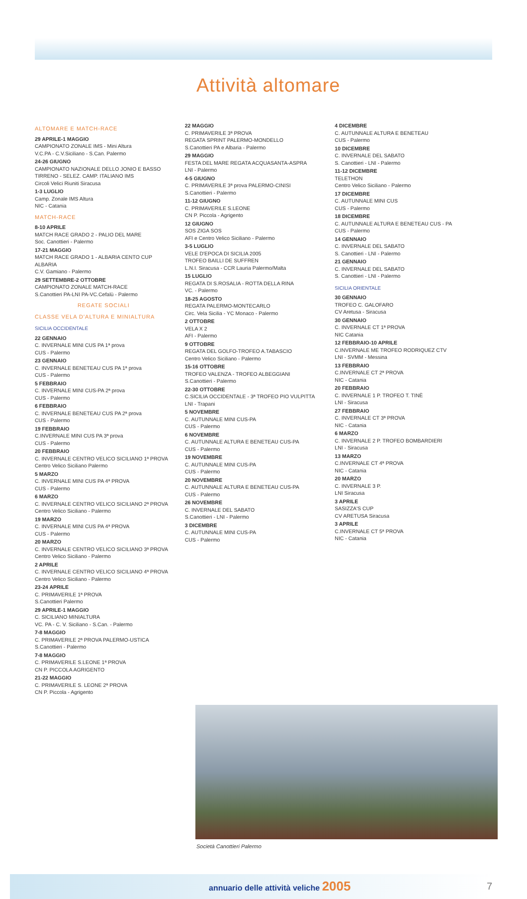Attività altomare
ALTOMARE E MATCH-RACE
29 APRILE-1 MAGGIO
CAMPIONATO ZONALE IMS - Mini Altura
V.C.PA - C.V.Siciliano - S.Can. Palermo
24-26 GIUGNO
CAMPIONATO NAZIONALE DELLO JONIO E BASSO TIRRENO - SELEZ. CAMP. ITALIANO IMS
Circoli Velici Riuniti Siracusa
1-3 LUGLIO
Camp. Zonale IMS Altura
NIC - Catania
MATCH-RACE
8-10 APRILE
MATCH RACE GRADO 2 - PALIO DEL MARE
Soc. Canottieri - Palermo
17-21 MAGGIO
MATCH RACE GRADO 1 - ALBARIA CENTO CUP ALBARIA
C.V. Gamiano - Palermo
29 SETTEMBRE-2 OTTOBRE
CAMPIONATO ZONALE MATCH-RACE
S.Canottieri PA-LNI PA-VC.Cefalù - Palermo
REGATE SOCIALI
CLASSE VELA D'ALTURA E MINIALTURA
SICILIA OCCIDENTALE
22 GENNAIO
C. INVERNALE MINI CUS PA 1ª prova
CUS - Palermo
23 GENNAIO
C. INVERNALE BENETEAU CUS PA 1ª prova
CUS - Palermo
5 FEBBRAIO
C. INVERNALE MINI CUS-PA 2ª prova
CUS - Palermo
6 FEBBRAIO
C. INVERNALE BENETEAU CUS PA 2ª prova
CUS - Palermo
19 FEBBRAIO
C.INVERNALE MINI CUS PA 3ª prova
CUS - Palermo
20 FEBBRAIO
C. INVERNALE CENTRO VELICO SICILIANO 1ª PROVA
Centro Velico Siciliano Palermo
5 MARZO
C. INVERNALE MINI CUS PA 4ª PROVA
CUS - Palermo
6 MARZO
C. INVERNALE CENTRO VELICO SICILIANO 2ª PROVA
Centro Velico Siciliano - Palermo
19 MARZO
C. INVERNALE MINI CUS PA 4ª PROVA
CUS - Palermo
20 MARZO
C. INVERNALE CENTRO VELICO SICILIANO 3ª PROVA
Centro Velico Siciliano - Palermo
2 APRILE
C. INVERNALE CENTRO VELICO SICILIANO 4ª PROVA
Centro Velico Siciliano - Palermo
23-24 APRILE
C. PRIMAVERILE 1ª PROVA
S.Canottieri Palermo
29 APRILE-1 MAGGIO
C. SICILIANO MINIALTURA
VC. PA - C. V. Siciliano - S.Can. - Palermo
7-8 MAGGIO
C. PRIMAVERILE 2ª PROVA PALERMO-USTICA
S.Canottieri - Palermo
7-8 MAGGIO
C. PRIMAVERILE S.LEONE 1ª PROVA
CN P. PICCOLA AGRIGENTO
21-22 MAGGIO
C. PRIMAVERILE S. LEONE 2ª PROVA
CN P. Piccola - Agrigento
22 MAGGIO
C. PRIMAVERILE 3ª PROVA
REGATA SPRINT PALERMO-MONDELLO
S.Canottieri PA e Albaria - Palermo
29 MAGGIO
FESTA DEL MARE REGATA ACQUASANTA-ASPRA
LNI - Palermo
4-5 GIUGNO
C. PRIMAVERILE 3ª prova PALERMO-CINISI
S.Canottieri - Palermo
11-12 GIUGNO
C. PRIMAVERILE S.LEONE
CN P. Piccola - Agrigento
12 GIUGNO
SOS ZIGA SOS
AFI e Centro Velico Siciliano - Palermo
3-5 LUGLIO
VELE D'EPOCA DI SICILIA 2005
TROFEO BAILLI DE SUFFREN
L.N.I. Siracusa - CCR Lauria Palermo/Malta
15 LUGLIO
REGATA DI S.ROSALIA - ROTTA DELLA RINA
VC. - Palermo
18-25 AGOSTO
REGATA PALERMO-MONTECARLO
Circ. Vela Sicilia - YC Monaco - Palermo
2 OTTOBRE
VELA X 2
AFI - Palermo
9 OTTOBRE
REGATA DEL GOLFO-TROFEO A.TABASCIO
Centro Velico Siciliano - Palermo
15-16 OTTOBRE
TROFEO VALENZA - TROFEO ALBEGGIANI
S.Canottieri - Palermo
22-30 OTTOBRE
C.SICILIA OCCIDENTALE - 3ª TROFEO PIO VULPITTA
LNI - Trapani
5 NOVEMBRE
C. AUTUNNALE MINI CUS-PA
CUS - Palermo
6 NOVEMBRE
C. AUTUNNALE ALTURA E BENETEAU CUS-PA
CUS - Palermo
19 NOVEMBRE
C. AUTUNNALE MINI CUS-PA
CUS - Palermo
20 NOVEMBRE
C. AUTUNNALE ALTURA E BENETEAU CUS-PA
CUS - Palermo
26 NOVEMBRE
C. INVERNALE DEL SABATO
S.Canottieri - LNI - Palermo
3 DICEMBRE
C. AUTUNNALE MINI CUS-PA
CUS - Palermo
4 DICEMBRE
C. AUTUNNALE ALTURA E BENETEAU
CUS - Palermo
10 DICEMBRE
C. INVERNALE DEL SABATO
S. Canottieri - LNI - Palermo
11-12 DICEMBRE
TELETHON
Centro Velico Siciliano - Palermo
17 DICEMBRE
C. AUTUNNALE MINI CUS
CUS - Palermo
18 DICEMBRE
C. AUTUNNALE ALTURA E BENETEAU CUS - PA
CUS - Palermo
14 GENNAIO
C. INVERNALE DEL SABATO
S. Canottieri - LNI - Palermo
21 GENNAIO
C. INVERNALE DEL SABATO
S. Canottieri - LNI - Palermo
SICILIA ORIENTALE
30 GENNAIO
TROFEO C. GALOFARO
CV Aretusa - Siracusa
30 GENNAIO
C. INVERNALE CT 1ª PROVA
NIC Catania
12 FEBBRAIO-10 APRILE
C.INVERNALE ME TROFEO RODRIQUEZ CTV
LNI - SVMM - Messina
13 FEBBRAIO
C.INVERNALE CT 2ª PROVA
NIC - Catania
20 FEBBRAIO
C. INVERNALE 1 P. TROFEO T. TINÈ
LNI - Siracusa
27 FEBBRAIO
C. INVERNALE CT 3ª PROVA
NIC - Catania
6 MARZO
C. INVERNALE 2 P. TROFEO BOMBARDIERI
LNI - Siracusa
13 MARZO
C.INVERNALE CT 4ª PROVA
NIC - Catania
20 MARZO
C. INVERNALE 3 P.
LNI Siracusa
3 APRILE
SASIZZA'S CUP
CV ARETUSA Siracusa
3 APRILE
C.INVERNALE CT 5ª PROVA
NIC - Catania
Società Canottieri Palermo
annuario delle attività veliche 2005 7